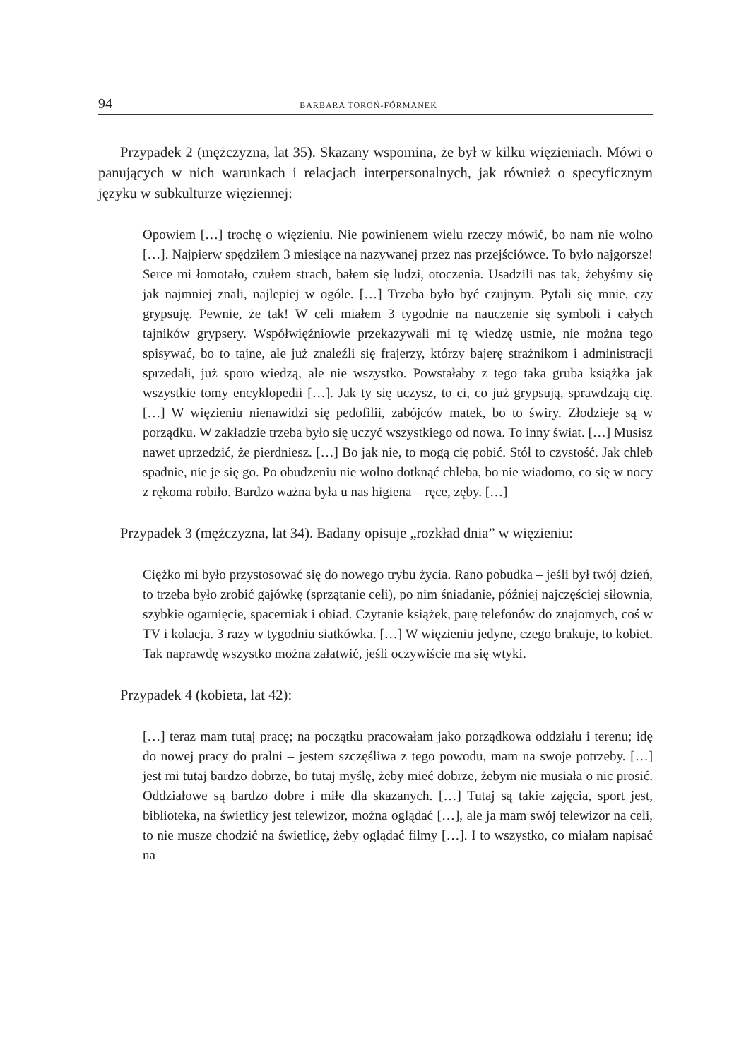94 BARBARA TOROŃ-FÓRMANEK
Przypadek 2 (mężczyzna, lat 35). Skazany wspomina, że był w kilku więzieniach. Mówi o panujących w nich warunkach i relacjach interpersonalnych, jak również o specyficznym języku w subkulturze więziennej:
Opowiem […] trochę o więzieniu. Nie powinienem wielu rzeczy mówić, bo nam nie wolno […]. Najpierw spędziłem 3 miesiące na nazywanej przez nas przejściówce. To było najgorsze! Serce mi łomotało, czułem strach, bałem się ludzi, otoczenia. Usadzili nas tak, żebyśmy się jak najmniej znali, najlepiej w ogóle. […] Trzeba było być czujnym. Pytali się mnie, czy grypsuję. Pewnie, że tak! W celi miałem 3 tygodnie na nauczenie się symboli i całych tajników grypsery. Współwięźniowie przekazywali mi tę wiedzę ustnie, nie można tego spisywać, bo to tajne, ale już znaleźli się frajerzy, którzy bajerę strażnikom i administracji sprzedali, już sporo wiedzą, ale nie wszystko. Powstałaby z tego taka gruba książka jak wszystkie tomy encyklopedii […]. Jak ty się uczysz, to ci, co już grypsują, sprawdzają cię. […] W więzieniu nienawidzi się pedofilii, zabójców matek, bo to świry. Złodzieje są w porządku. W zakładzie trzeba było się uczyć wszystkiego od nowa. To inny świat. […] Musisz nawet uprzedzić, że pierdniesz. […] Bo jak nie, to mogą cię pobić. Stół to czystość. Jak chleb spadnie, nie je się go. Po obudzeniu nie wolno dotknąć chleba, bo nie wiadomo, co się w nocy z rękoma robiło. Bardzo ważna była u nas higiena – ręce, zęby. […]
Przypadek 3 (mężczyzna, lat 34). Badany opisuje „rozkład dnia” w więzieniu:
Ciężko mi było przystosować się do nowego trybu życia. Rano pobudka – jeśli był twój dzień, to trzeba było zrobić gajówkę (sprzątanie celi), po nim śniadanie, później najczęściej siłownia, szybkie ogarnięcie, spacerniak i obiad. Czytanie książek, parę telefonów do znajomych, coś w TV i kolacja. 3 razy w tygodniu siatkówka. […] W więzieniu jedyne, czego brakuje, to kobiet. Tak naprawdę wszystko można załatwić, jeśli oczywiście ma się wtyki.
Przypadek 4 (kobieta, lat 42):
[…] teraz mam tutaj pracę; na początku pracowałam jako porządkowa oddziału i terenu; idę do nowej pracy do pralni – jestem szczęśliwa z tego powodu, mam na swoje potrzeby. […] jest mi tutaj bardzo dobrze, bo tutaj myślę, żeby mieć dobrze, żebym nie musiała o nic prosić. Oddziałowe są bardzo dobre i miłe dla skazanych. […] Tutaj są takie zajęcia, sport jest, biblioteka, na świetlicy jest telewizor, można oglądać […], ale ja mam swój telewizor na celi, to nie musze chodzić na świetlicę, żeby oglądać filmy […]. I to wszystko, co miałam napisać na